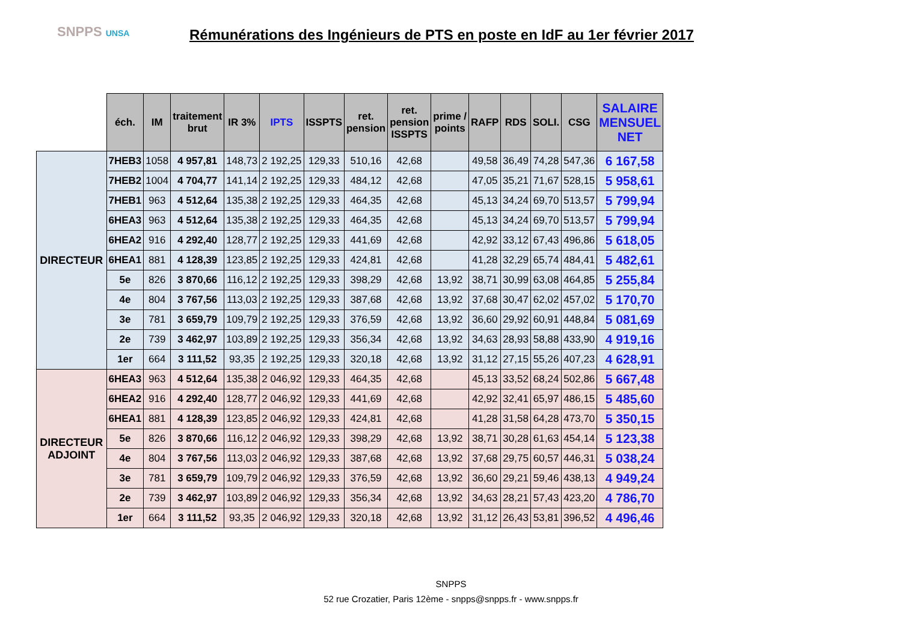SNPPS UNSA
Rémunérations des Ingénieurs de PTS en poste en IdF au 1er février 2017
| | éch. | IM | traitement brut | IR 3% | IPTS | ISSPTS | ret. pension | ret. pension ISSPTS | prime / points | RAFP | RDS | SOLI. | CSG | SALAIRE MENSUEL NET |
| --- | --- | --- | --- | --- | --- | --- | --- | --- | --- | --- | --- | --- | --- | --- |
| DIRECTEUR | 7HEB3 | 1058 | 4 957,81 | 148,73 | 2 192,25 | 129,33 | 510,16 | 42,68 | | 49,58 | 36,49 | 74,28 | 547,36 | 6 167,58 |
| | 7HEB2 | 1004 | 4 704,77 | 141,14 | 2 192,25 | 129,33 | 484,12 | 42,68 | | 47,05 | 35,21 | 71,67 | 528,15 | 5 958,61 |
| | 7HEB1 | 963 | 4 512,64 | 135,38 | 2 192,25 | 129,33 | 464,35 | 42,68 | | 45,13 | 34,24 | 69,70 | 513,57 | 5 799,94 |
| | 6HEA3 | 963 | 4 512,64 | 135,38 | 2 192,25 | 129,33 | 464,35 | 42,68 | | 45,13 | 34,24 | 69,70 | 513,57 | 5 799,94 |
| | 6HEA2 | 916 | 4 292,40 | 128,77 | 2 192,25 | 129,33 | 441,69 | 42,68 | | 42,92 | 33,12 | 67,43 | 496,86 | 5 618,05 |
| | 6HEA1 | 881 | 4 128,39 | 123,85 | 2 192,25 | 129,33 | 424,81 | 42,68 | | 41,28 | 32,29 | 65,74 | 484,41 | 5 482,61 |
| | 5e | 826 | 3 870,66 | 116,12 | 2 192,25 | 129,33 | 398,29 | 42,68 | 13,92 | 38,71 | 30,99 | 63,08 | 464,85 | 5 255,84 |
| | 4e | 804 | 3 767,56 | 113,03 | 2 192,25 | 129,33 | 387,68 | 42,68 | 13,92 | 37,68 | 30,47 | 62,02 | 457,02 | 5 170,70 |
| | 3e | 781 | 3 659,79 | 109,79 | 2 192,25 | 129,33 | 376,59 | 42,68 | 13,92 | 36,60 | 29,92 | 60,91 | 448,84 | 5 081,69 |
| | 2e | 739 | 3 462,97 | 103,89 | 2 192,25 | 129,33 | 356,34 | 42,68 | 13,92 | 34,63 | 28,93 | 58,88 | 433,90 | 4 919,16 |
| | 1er | 664 | 3 111,52 | 93,35 | 2 192,25 | 129,33 | 320,18 | 42,68 | 13,92 | 31,12 | 27,15 | 55,26 | 407,23 | 4 628,91 |
| DIRECTEUR ADJOINT | 6HEA3 | 963 | 4 512,64 | 135,38 | 2 046,92 | 129,33 | 464,35 | 42,68 | | 45,13 | 33,52 | 68,24 | 502,86 | 5 667,48 |
| | 6HEA2 | 916 | 4 292,40 | 128,77 | 2 046,92 | 129,33 | 441,69 | 42,68 | | 42,92 | 32,41 | 65,97 | 486,15 | 5 485,60 |
| | 6HEA1 | 881 | 4 128,39 | 123,85 | 2 046,92 | 129,33 | 424,81 | 42,68 | | 41,28 | 31,58 | 64,28 | 473,70 | 5 350,15 |
| | 5e | 826 | 3 870,66 | 116,12 | 2 046,92 | 129,33 | 398,29 | 42,68 | 13,92 | 38,71 | 30,28 | 61,63 | 454,14 | 5 123,38 |
| | 4e | 804 | 3 767,56 | 113,03 | 2 046,92 | 129,33 | 387,68 | 42,68 | 13,92 | 37,68 | 29,75 | 60,57 | 446,31 | 5 038,24 |
| | 3e | 781 | 3 659,79 | 109,79 | 2 046,92 | 129,33 | 376,59 | 42,68 | 13,92 | 36,60 | 29,21 | 59,46 | 438,13 | 4 949,24 |
| | 2e | 739 | 3 462,97 | 103,89 | 2 046,92 | 129,33 | 356,34 | 42,68 | 13,92 | 34,63 | 28,21 | 57,43 | 423,20 | 4 786,70 |
| | 1er | 664 | 3 111,52 | 93,35 | 2 046,92 | 129,33 | 320,18 | 42,68 | 13,92 | 31,12 | 26,43 | 53,81 | 396,52 | 4 496,46 |
SNPPS
52 rue Crozatier, Paris 12ème - snpps@snpps.fr - www.snpps.fr